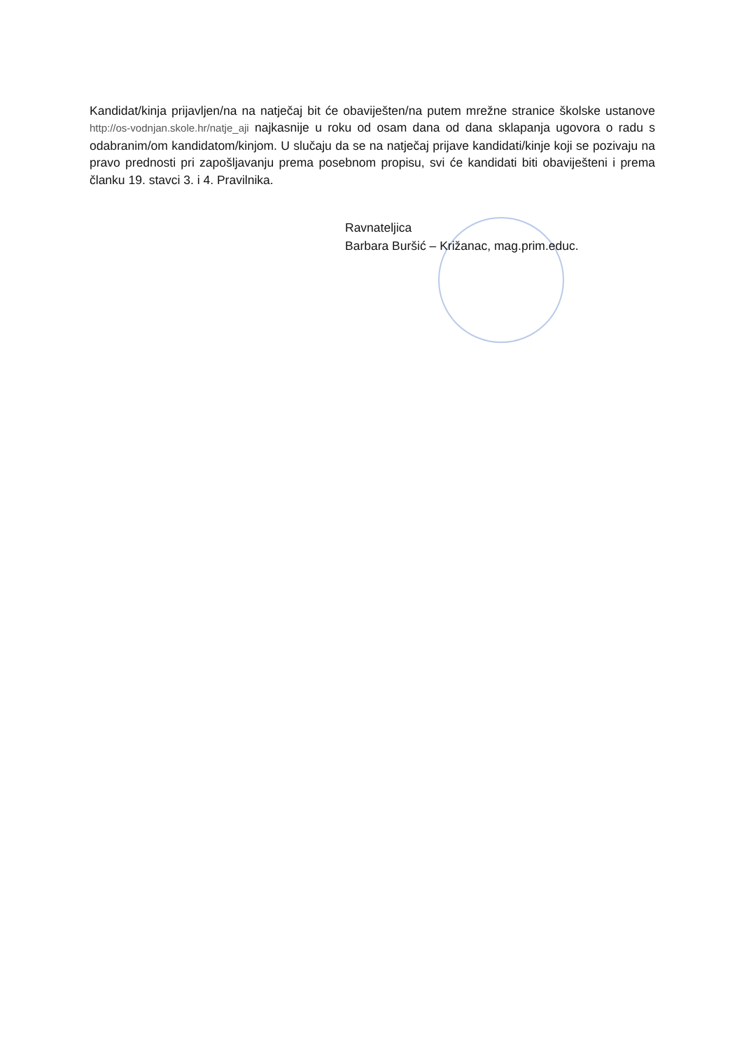Kandidat/kinja prijavljen/na na natječaj bit će obaviješten/na putem mrežne stranice školske ustanove http://os-vodnjan.skole.hr/natje_aji najkasnije u roku od osam dana od dana sklapanja ugovora o radu s odabranim/om kandidatom/kinjom. U slučaju da se na natječaj prijave kandidati/kinje koji se pozivaju na pravo prednosti pri zapošljavanju prema posebnom propisu, svi će kandidati biti obaviješteni i prema članku 19. stavci 3. i 4. Pravilnika.
Ravnateljica
Barbara Buršić – Križanac, mag.prim.educ.